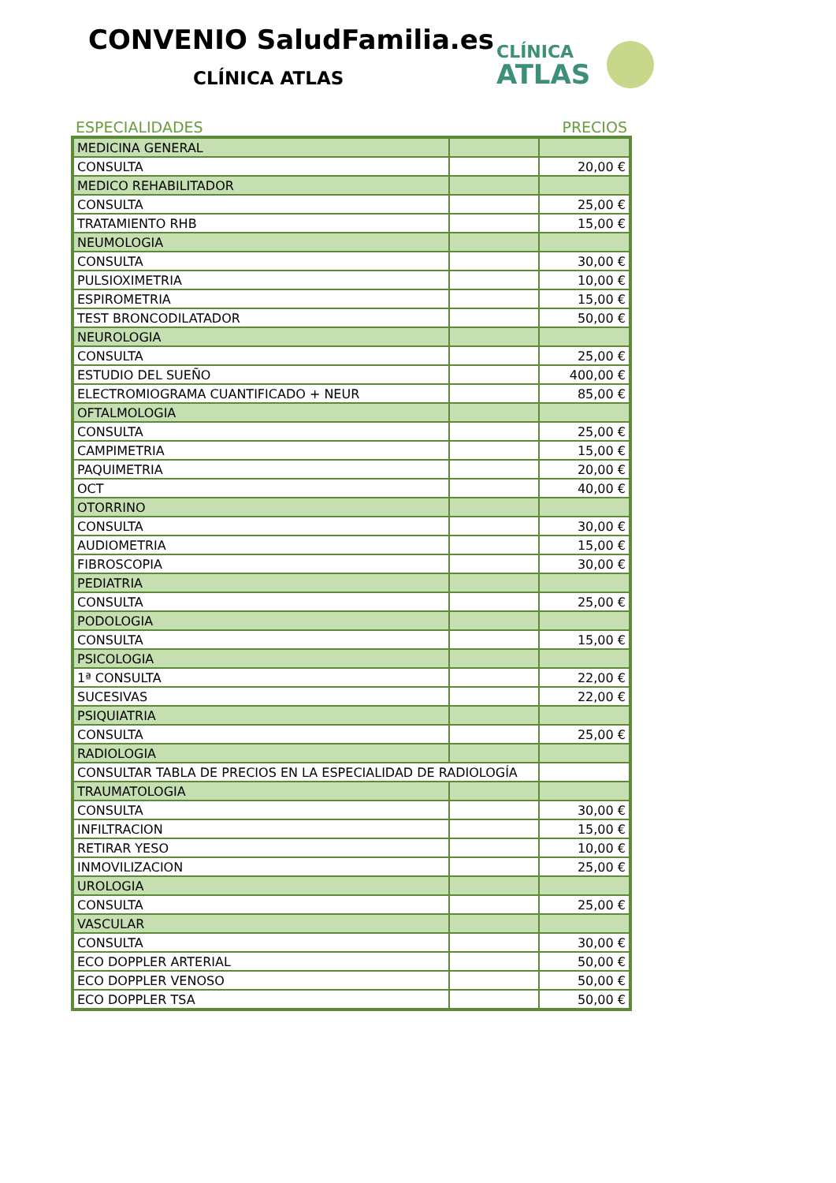CONVENIO SaludFamilia.es
CLÍNICA ATLAS
CLÍNICA
ATLAS
ESPECIALIDADES PRECIOS
| MEDICINA GENERAL | | |
| CONSULTA | | 20,00 € |
| MEDICO REHABILITADOR | | |
| CONSULTA | | 25,00 € |
| TRATAMIENTO RHB | | 15,00 € |
| NEUMOLOGIA | | |
| CONSULTA | | 30,00 € |
| PULSIOXIMETRIA | | 10,00 € |
| ESPIROMETRIA | | 15,00 € |
| TEST BRONCODILATADOR | | 50,00 € |
| NEUROLOGIA | | |
| CONSULTA | | 25,00 € |
| ESTUDIO DEL SUEÑO | | 400,00 € |
| ELECTROMIOGRAMA CUANTIFICADO + NEUR | | 85,00 € |
| OFTALMOLOGIA | | |
| CONSULTA | | 25,00 € |
| CAMPIMETRIA | | 15,00 € |
| PAQUIMETRIA | | 20,00 € |
| OCT | | 40,00 € |
| OTORRINO | | |
| CONSULTA | | 30,00 € |
| AUDIOMETRIA | | 15,00 € |
| FIBROSCOPIA | | 30,00 € |
| PEDIATRIA | | |
| CONSULTA | | 25,00 € |
| PODOLOGIA | | |
| CONSULTA | | 15,00 € |
| PSICOLOGIA | | |
| 1ª CONSULTA | | 22,00 € |
| SUCESIVAS | | 22,00 € |
| PSIQUIATRIA | | |
| CONSULTA | | 25,00 € |
| RADIOLOGIA | | |
| CONSULTAR TABLA DE PRECIOS EN LA ESPECIALIDAD DE RADIOLOGÍA | | |
| TRAUMATOLOGIA | | |
| CONSULTA | | 30,00 € |
| INFILTRACION | | 15,00 € |
| RETIRAR YESO | | 10,00 € |
| INMOVILIZACION | | 25,00 € |
| UROLOGIA | | |
| CONSULTA | | 25,00 € |
| VASCULAR | | |
| CONSULTA | | 30,00 € |
| ECO DOPPLER ARTERIAL | | 50,00 € |
| ECO DOPPLER VENOSO | | 50,00 € |
| ECO DOPPLER TSA | | 50,00 € |